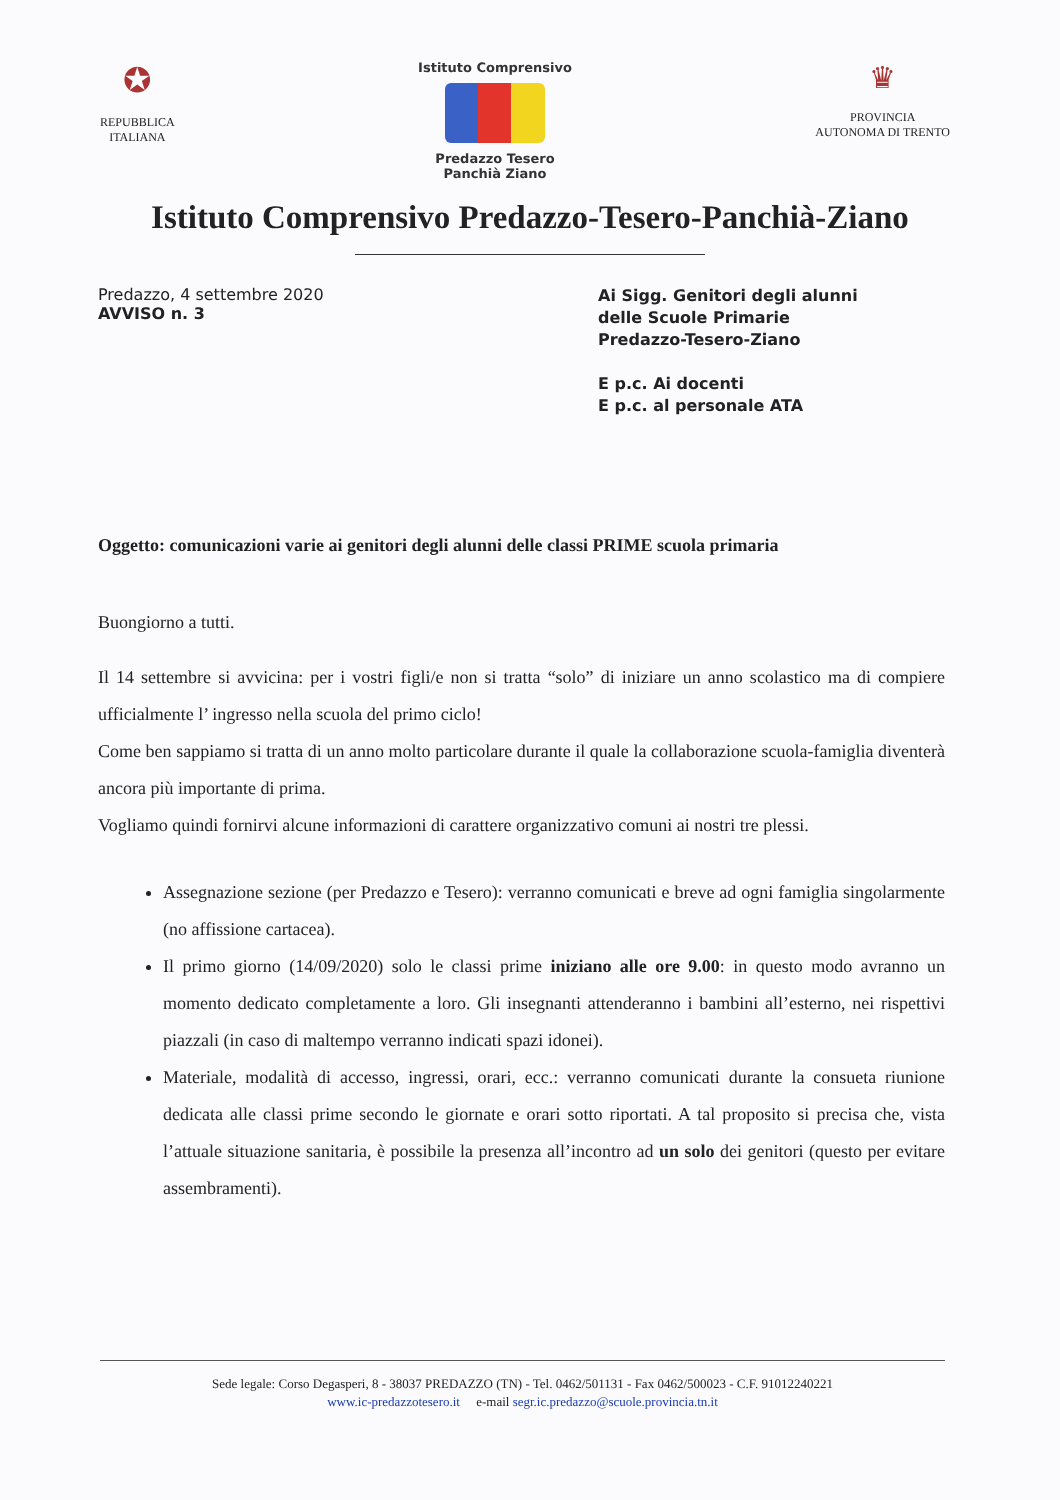✪
REPUBBLICA
ITALIANA
Istituto Comprensivo
Predazzo Tesero Panchià Ziano
♛
PROVINCIA
AUTONOMA DI TRENTO
Istituto Comprensivo Predazzo-Tesero-Panchià-Ziano
Predazzo, 4 settembre 2020
AVVISO n. 3
Ai Sigg. Genitori degli alunni
delle Scuole Primarie
Predazzo-Tesero-Ziano
E p.c. Ai docenti
E p.c. al personale ATA
Oggetto: comunicazioni varie ai genitori degli alunni delle classi PRIME scuola primaria
Buongiorno a tutti.
Il 14 settembre si avvicina: per i vostri figli/e non si tratta “solo” di iniziare un anno scolastico ma di compiere ufficialmente l’ ingresso nella scuola del primo ciclo!
Come ben sappiamo si tratta di un anno molto particolare durante il quale la collaborazione scuola-famiglia diventerà ancora più importante di prima.
Vogliamo quindi fornirvi alcune informazioni di carattere organizzativo comuni ai nostri tre plessi.
Assegnazione sezione (per Predazzo e Tesero): verranno comunicati e breve ad ogni famiglia singolarmente (no affissione cartacea).
Il primo giorno (14/09/2020) solo le classi prime iniziano alle ore 9.00: in questo modo avranno un momento dedicato completamente a loro. Gli insegnanti attenderanno i bambini all’esterno, nei rispettivi piazzali (in caso di maltempo verranno indicati spazi idonei).
Materiale, modalità di accesso, ingressi, orari, ecc.: verranno comunicati durante la consueta riunione dedicata alle classi prime secondo le giornate e orari sotto riportati. A tal proposito si precisa che, vista l’attuale situazione sanitaria, è possibile la presenza all’incontro ad un solo dei genitori (questo per evitare assembramenti).
Sede legale: Corso Degasperi, 8 - 38037 PREDAZZO (TN) - Tel. 0462/501131 - Fax 0462/500023 - C.F. 91012240221
www.ic-predazzotesero.it e-mail segr.ic.predazzo@scuole.provincia.tn.it